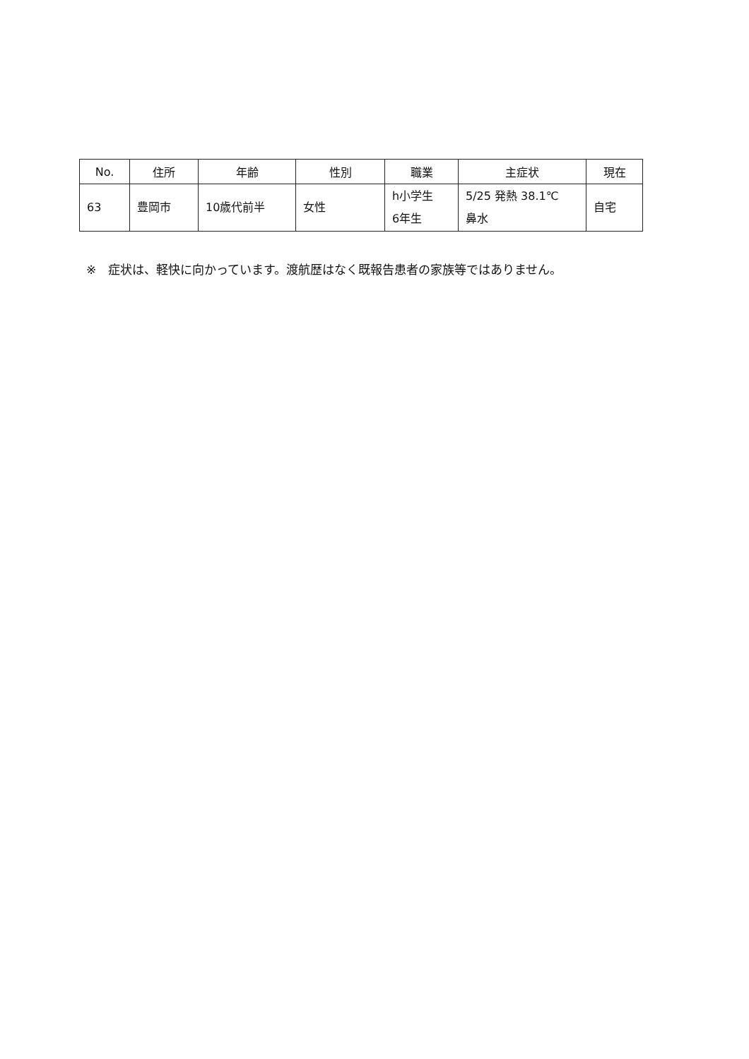| No. | 住所 | 年齢 | 性別 | 職業 | 主症状 | 現在 |
| --- | --- | --- | --- | --- | --- | --- |
| 63 | 豊岡市 | 10歳代前半 | 女性 | h小学生 6年生 | 5/25 発熱 38.1℃ 鼻水 | 自宅 |
※　症状は、軽快に向かっています。渡航歴はなく既報告患者の家族等ではありません。